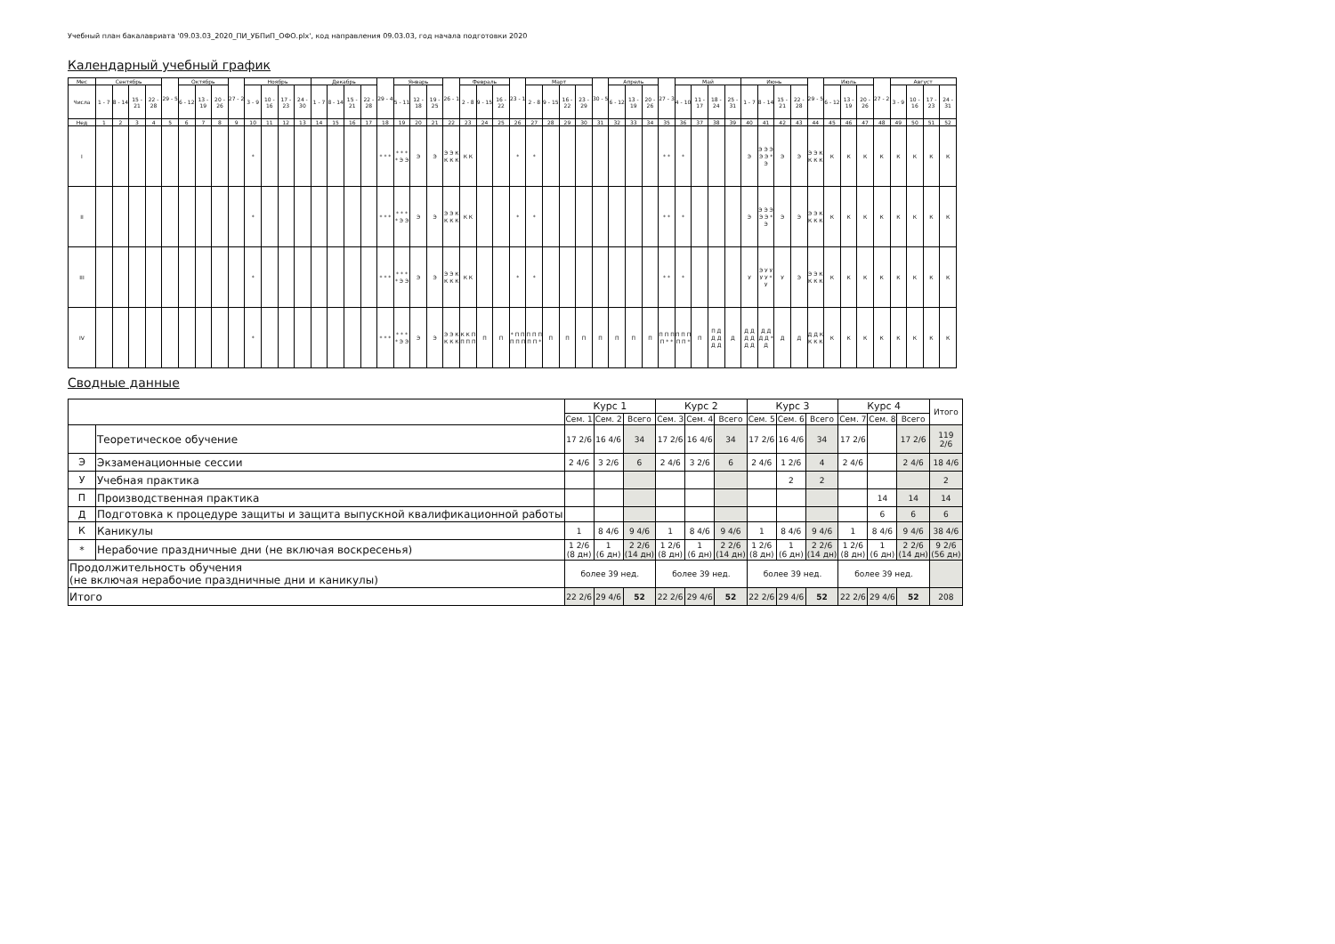Учебный план бакалавриата '09.03.03_2020_ПИ_УБПиП_ОФО.plx', код направления 09.03.03, год начала подготовки 2020
Календарный учебный график
| Мес | Сентябрь | | | | 29 - 5 | Октябрь | | | 27 - 2 | Ноябрь | | | | Декабрь | | | | 29 - 4 | Январь | | | 26 - 1 | Февраль | | | 23 - 1 | Март | | | | 30 - 5 | Апрель | | | 27 - 3 | Май | | | | Июнь | | | | 29 - 5 | Июль | | | 27 - 2 | Август | | | |
| --- | --- | --- | --- | --- | --- | --- | --- | --- | --- | --- | --- | --- | --- | --- | --- | --- | --- | --- | --- | --- | --- | --- | --- | --- | --- | --- | --- | --- | --- | --- | --- | --- | --- | --- | --- | --- | --- | --- | --- | --- | --- | --- | --- | --- | --- | --- | --- | --- | --- | --- | --- | --- |
| Числа | 1 - 7 | 8 - 14 | 15 - 21 | 22 - 28 | | 6 - 12 | 13 - 19 | 20 - 26 | | 3 - 9 | 10 - 16 | 17 - 23 | 24 - 30 | 1 - 7 | 8 - 14 | 15 - 21 | 22 - 28 | | 5 - 11 | 12 - 18 | 19 - 25 | | 2 - 8 | 9 - 15 | 16 - 22 | | 2 - 8 | 9 - 15 | 16 - 22 | 23 - 29 | | 6 - 12 | 13 - 19 | 20 - 26 | | 4 - 10 | 11 - 17 | 18 - 24 | 25 - 31 | 1 - 7 | 8 - 14 | 15 - 21 | 22 - 28 | | 6 - 12 | 13 - 19 | 20 - 26 | | 3 - 9 | 10 - 16 | 17 - 23 | 24 - 31 |
| Нед | 1 | 2 | 3 | 4 | 5 | 6 | 7 | 8 | 9 | 10 | 11 | 12 | 13 | 14 | 15 | 16 | 17 | 18 | 19 | 20 | 21 | 22 | 23 | 24 | 25 | 26 | 27 | 28 | 29 | 30 | 31 | 32 | 33 | 34 | 35 | 36 | 37 | 38 | 39 | 40 | 41 | 42 | 43 | 44 | 45 | 46 | 47 | 48 | 49 | 50 | 51 | 52 |
| I | | | | | | | | | | * | | | | | | | | * * * | * * * * Э Э | Э | Э | Э Э К К К К | К К | | | * | * | | | | | | | | * * | * | | | | Э | Э Э Э Э Э * Э | Э | Э | Э Э К К К К | К | К | К | К | К | К | К | К |
| II | | | | | | | | | | * | | | | | | | | * * * | * * * * Э Э | Э | Э | Э Э К К К К | К К | | | * | * | | | | | | | | * * | * | | | | Э | Э Э Э Э Э * Э | Э | Э | Э Э К К К К | К | К | К | К | К | К | К | К |
| III | | | | | | | | | | * | | | | | | | | * * * | * * * * Э Э | Э | Э | Э Э К К К К | К К | | | * | * | | | | | | | | * * | * | | | | У | Э У У У У * У | У | Э | Э Э К К К К | К | К | К | К | К | К | К | К |
| IV | | | | | | | | | | * | | | | | | | | * * * | * * * * Э Э | Э | Э | Э Э К К К К | К К П П П П | П | П | * П П П П П | П П П П П * | П | П | П | П | П | П | П | П П П П * * | П П П П П * | П | П Д Д Д Д Д | Д | Д Д Д Д Д Д | Д Д Д Д * Д | Д | Д | Д Д К К К К | К | К | К | К | К | К | К | К |
Сводные данные
| | | Курс 1 | | | Курс 2 | | | Курс 3 | | | Курс 4 | | | Итого |
| --- | --- | --- | --- | --- | --- | --- | --- | --- | --- | --- | --- | --- | --- | --- |
| | | Сем. 1 | Сем. 2 | Всего | Сем. 3 | Сем. 4 | Всего | Сем. 5 | Сем. 6 | Всего | Сем. 7 | Сем. 8 | Всего | |
| | Теоретическое обучение | 17 2/6 | 16 4/6 | 34 | 17 2/6 | 16 4/6 | 34 | 17 2/6 | 16 4/6 | 34 | 17 2/6 | | 17 2/6 | 119 2/6 |
| Э | Экзаменационные сессии | 2 4/6 | 3 2/6 | 6 | 2 4/6 | 3 2/6 | 6 | 2 4/6 | 1 2/6 | 4 | 2 4/6 | | 2 4/6 | 18 4/6 |
| У | Учебная практика | | | | | | | | 2 | 2 | | | | 2 |
| П | Производственная практика | | | | | | | | | | | 14 | 14 | 14 |
| Д | Подготовка к процедуре защиты и защита выпускной квалификационной работы | | | | | | | | | | | 6 | 6 | 6 |
| К | Каникулы | 1 | 8 4/6 | 9 4/6 | 1 | 8 4/6 | 9 4/6 | 1 | 8 4/6 | 9 4/6 | 1 | 8 4/6 | 9 4/6 | 38 4/6 |
| * | Нерабочие праздничные дни (не включая воскресенья) | 1 2/6 (8 дн) | 1 (6 дн) | 2 2/6 (14 дн) | 1 2/6 (8 дн) | 1 (6 дн) | 2 2/6 (14 дн) | 1 2/6 (8 дн) | 1 (6 дн) | 2 2/6 (14 дн) | 1 2/6 (8 дн) | 1 (6 дн) | 2 2/6 (14 дн) | 9 2/6 (56 дн) |
| Продолжительность обучения (не включая нерабочие праздничные дни и каникулы) | | более 39 нед. | | | более 39 нед. | | | более 39 нед. | | | более 39 нед. | | | |
| Итого | | 22 2/6 | 29 4/6 | 52 | 22 2/6 | 29 4/6 | 52 | 22 2/6 | 29 4/6 | 52 | 22 2/6 | 29 4/6 | 52 | 208 |